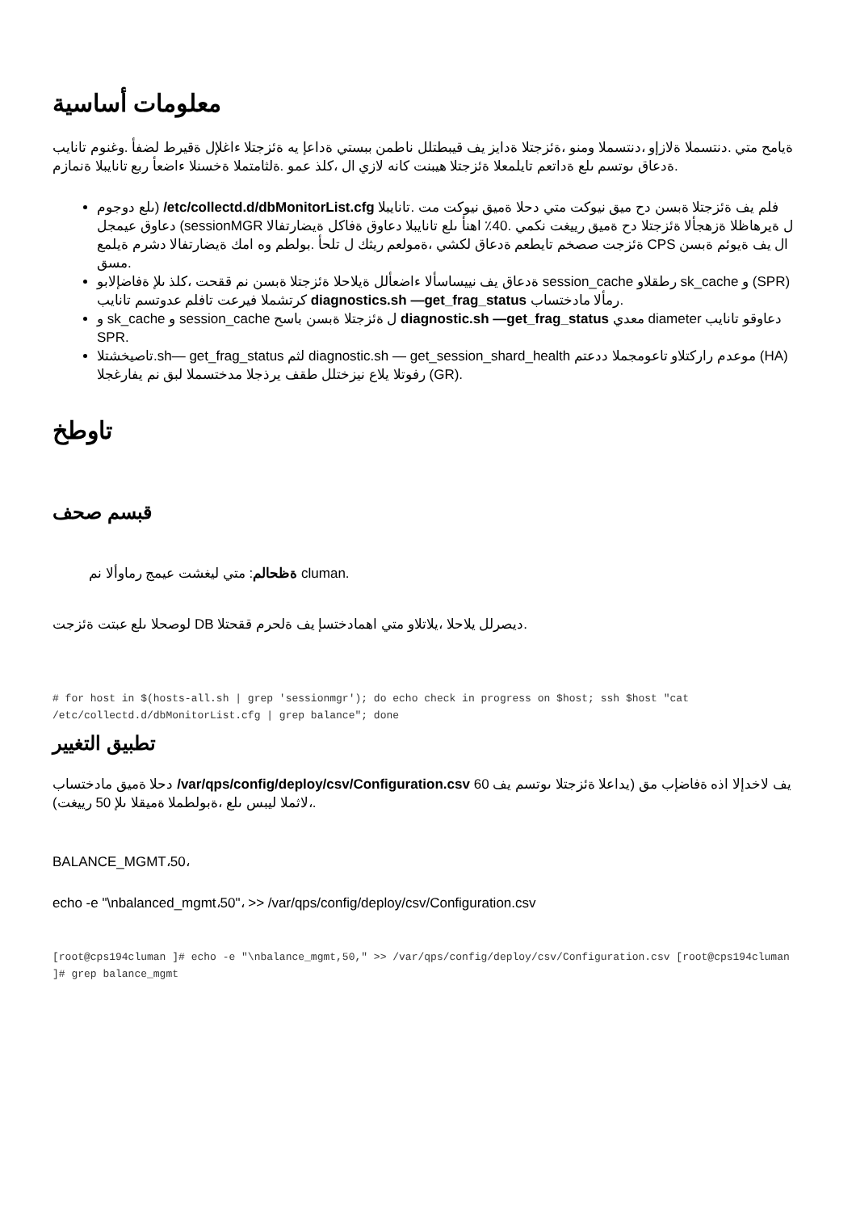معلومات أساسية
ةيامح متي .دنتسملا ةلازإو ،دنتسملا ومنو ،ةئزجتلا ةدايز يف قيبطتلل ناطمن ببستي ةداعإ يه ةئزجتلا ءاغلإل ةقيرط لضفأ .وغنوم تانايب ةدعاق ىوتسم ىلع ةداتعم تايلمعلا ةئزجتلا هيبنت كانه لازي ال ،كلذ عمو .ةلثامتملا ةخسنلا ءاضعأ ربع تانايبلا ةنمازم.
ىلع دوجوم) /etc/collectd.d/dbMonitorList.cfg فلم يف ةئزجتلا ةبسن دح ميق نيوكت متي دحلا ةميق نيوكت مت .تانايبلا دعاوق عيمجل (sessionMGR ل ةيرهاظلا ةزهجألا ةئزجتلا دح ةميق رييغت نكمي .40٪ اهنأ ىلع تانايبلا دعاوق ةفاكل ةيضارتفالا ةئزجت صصخم تايطعم ةدعاق لكشي ،ةمولعم ريثك ل تلحأ .بولطم وه امك ةيضارتفالا دشرم ةيلمع CPS ال يف ةيوئم ةبسن مسق.
ةدعاق يف نييساسألا ءاضعألل ةيلاحلا ةئزجتلا ةبسن نم ققحت ،كلذ ىلإ ةفاضإلابو session_cache رطقلاو sk_cache و (SPR) كرتشملا فيرعت تافلم عدوتسم تانايب diagnostics.sh —get_frag_status رمألا مادختساب.
و sk_cache و session_cache ل ةئزجتلا ةبسن باسح diagnostic.sh —get_frag_status معدي diameter دعاوقو تانايب SPR.
تاصيخشتلا.sh— get_frag_status لثم diagnostic.sh — get_session_shard_health موعدم راركتلاو تاعومجملا ددعتم (HA) رفوتلا يلاع نيزختلل طقف يرذجلا مدختسملا لبق نم يفارغجلا (GR).
تاوطخ
قبسم صحف
ةظحالم: متي ليغشت عيمج رماوألا نم cluman.
لوصحلا ىلع عبتت ةئزجت DB ديصرلل يلاحلا ،يلاتلاو متي اهمادختسإ يف ةلحرم ققحتلا.
# for host in $(hosts-all.sh | grep 'sessionmgr'); do echo check in progress on $host; ssh $host "cat /etc/collectd.d/dbMonitorList.cfg | grep balance"; done
تطبيق التغيير
دحلا ةميق مادختساب /var/qps/config/deploy/csv/Configuration.csv يف لاخدإلا اذه ةفاضإب مق (يداعلا ةئزجتلا ىوتسم يف 60 ،لاثملا ليبس ىلع ،ةبولطملا ةميقلا ىلإ 50 رييغت).
BALANCE_MGMT،50،
echo -e "\nbalanced_mgmt،50"، >> /var/qps/config/deploy/csv/Configuration.csv
[root@cps194cluman ]# echo -e "\nbalance_mgmt,50," >> /var/qps/config/deploy/csv/Configuration.csv [root@cps194cluman ]# grep balance_mgmt